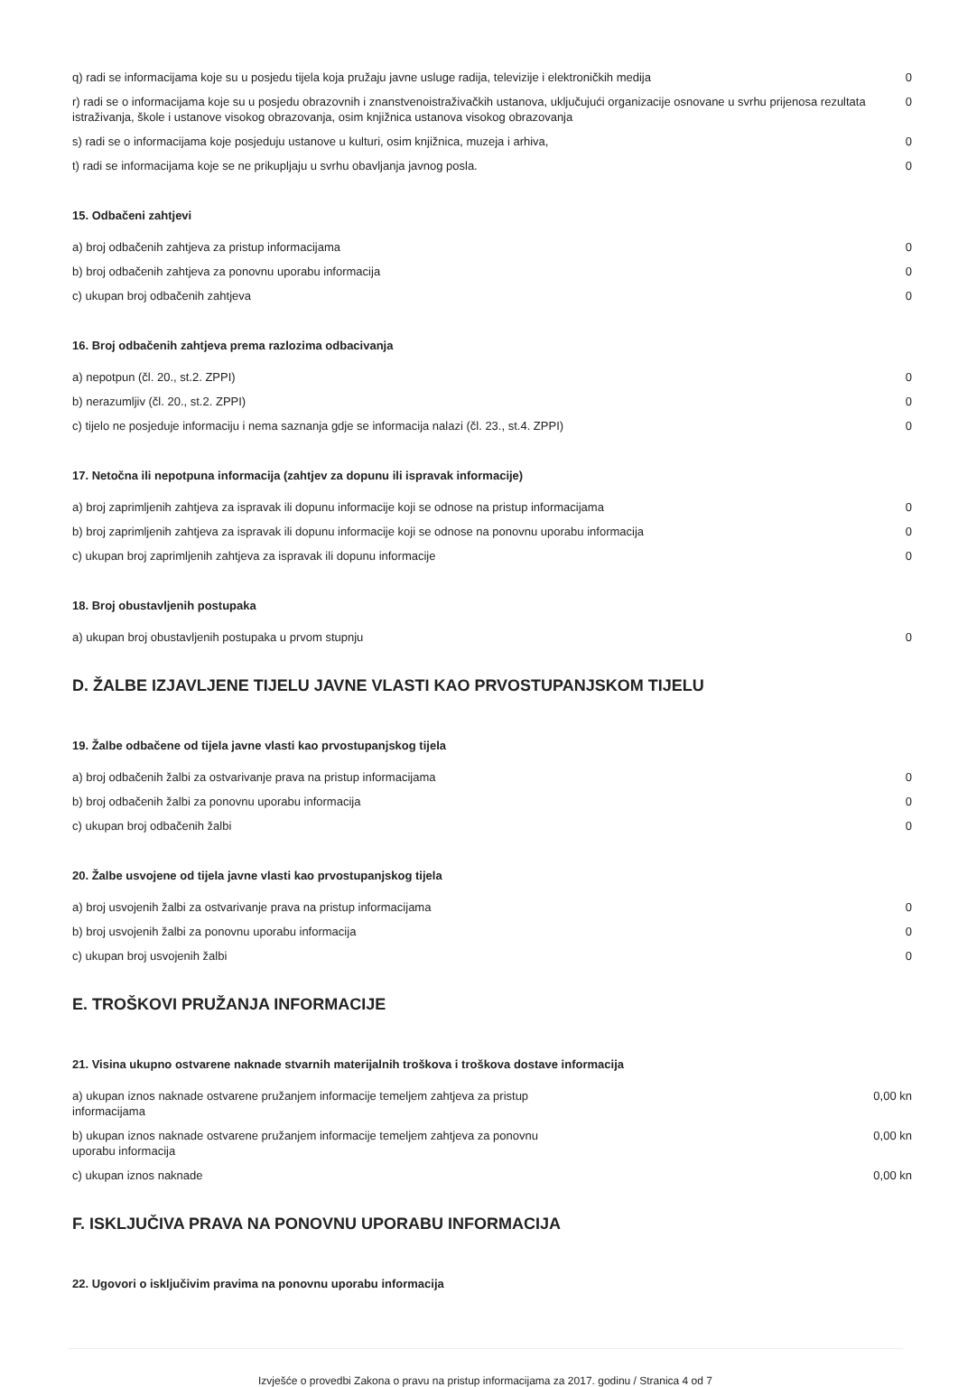| q) radi se informacijama koje su u posjedu tijela koja pružaju javne usluge radija, televizije i elektroničkih medija | 0 |
| r) radi se o informacijama koje su u posjedu obrazovnih i znanstvenoistraživačkih ustanova, uključujući organizacije osnovane u svrhu prijenosa rezultata istraživanja, škole i ustanove visokog obrazovanja, osim knjižnica ustanova visokog obrazovanja | 0 |
| s) radi se o informacijama koje posjeduju ustanove u kulturi, osim knjižnica, muzeja i arhiva, | 0 |
| t) radi se informacijama koje se ne prikupljaju u svrhu obavljanja javnog posla. | 0 |
15. Odbačeni zahtjevi
| a) broj odbačenih zahtjeva za pristup informacijama | 0 |
| b) broj odbačenih zahtjeva za ponovnu uporabu informacija | 0 |
| c) ukupan broj odbačenih zahtjeva | 0 |
16. Broj odbačenih zahtjeva prema razlozima odbacivanja
| a) nepotpun (čl. 20., st.2. ZPPI) | 0 |
| b) nerazumljiv (čl. 20., st.2. ZPPI) | 0 |
| c) tijelo ne posjeduje informaciju i nema saznanja gdje se informacija nalazi (čl. 23., st.4. ZPPI) | 0 |
17. Netočna ili nepotpuna informacija (zahtjev za dopunu ili ispravak informacije)
| a) broj zaprimljenih zahtjeva za ispravak ili dopunu informacije koji se odnose na pristup informacijama | 0 |
| b) broj zaprimljenih zahtjeva za ispravak ili dopunu informacije koji se odnose na ponovnu uporabu informacija | 0 |
| c) ukupan broj zaprimljenih zahtjeva za ispravak ili dopunu informacije | 0 |
18. Broj obustavljenih postupaka
| a) ukupan broj obustavljenih postupaka u prvom stupnju | 0 |
D. ŽALBE IZJAVLJENE TIJELU JAVNE VLASTI KAO PRVOSTUPANJSKOM TIJELU
19. Žalbe odbačene od tijela javne vlasti kao prvostupanjskog tijela
| a) broj odbačenih žalbi za ostvarivanje prava na pristup informacijama | 0 |
| b) broj odbačenih žalbi za ponovnu uporabu informacija | 0 |
| c) ukupan broj odbačenih žalbi | 0 |
20. Žalbe usvojene od tijela javne vlasti kao prvostupanjskog tijela
| a) broj usvojenih žalbi za ostvarivanje prava na pristup informacijama | 0 |
| b) broj usvojenih žalbi za ponovnu uporabu informacija | 0 |
| c) ukupan broj usvojenih žalbi | 0 |
E. TROŠKOVI PRUŽANJA INFORMACIJE
21. Visina ukupno ostvarene naknade stvarnih materijalnih troškova i troškova dostave informacija
| a) ukupan iznos naknade ostvarene pružanjem informacije temeljem zahtjeva za pristup informacijama | 0,00 kn |
| b) ukupan iznos naknade ostvarene pružanjem informacije temeljem zahtjeva za ponovnu uporabu informacija | 0,00 kn |
| c) ukupan iznos naknade | 0,00 kn |
F. ISKLJUČIVA PRAVA NA PONOVNU UPORABU INFORMACIJA
22. Ugovori o isključivim pravima na ponovnu uporabu informacija
Izvješće o provedbi Zakona o pravu na pristup informacijama za 2017. godinu / Stranica 4 od 7